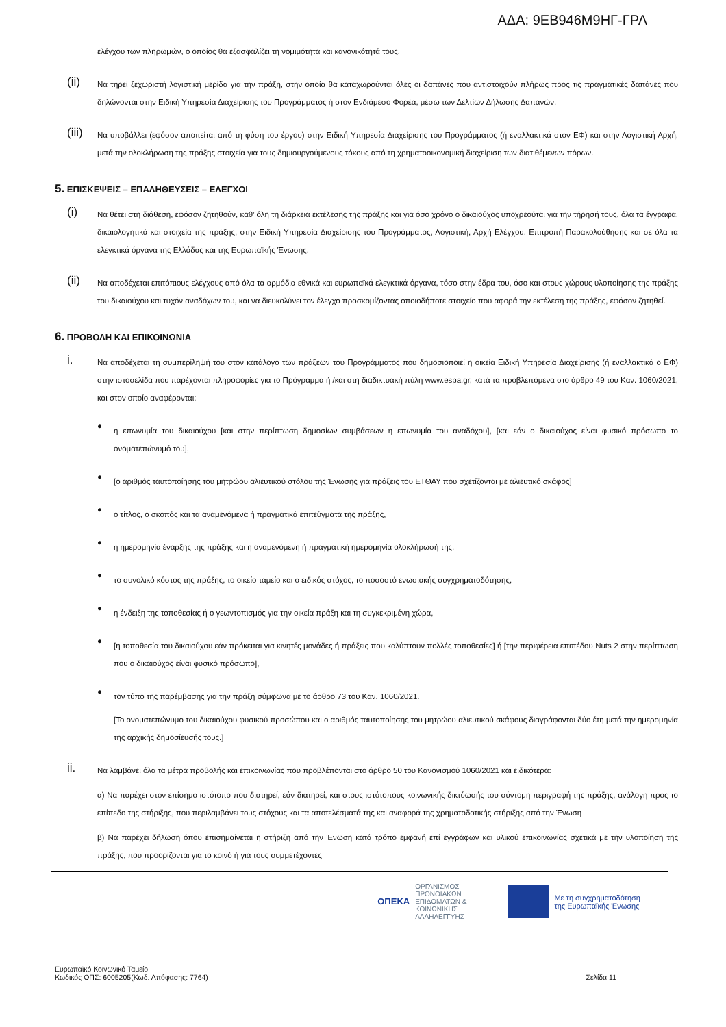ΑΔΑ: 9ΕΒ946Μ9ΗΓ-ΓΡΛ
ελέγχου των πληρωμών, ο οποίος θα εξασφαλίζει τη νομιμότητα και κανονικότητά τους.
(ii)
Να τηρεί ξεχωριστή λογιστική μερίδα για την πράξη, στην οποία θα καταχωρούνται όλες οι δαπάνες που αντιστοιχούν πλήρως προς τις πραγματικές δαπάνες που δηλώνονται στην Ειδική Υπηρεσία Διαχείρισης του Προγράμματος ή στον Ενδιάμεσο Φορέα, μέσω των Δελτίων Δήλωσης Δαπανών.
(iii)
Να υποβάλλει (εφόσον απαιτείται από τη φύση του έργου) στην Ειδική Υπηρεσία Διαχείρισης του Προγράμματος (ή εναλλακτικά στον ΕΦ) και στην Λογιστική Αρχή, μετά την ολοκλήρωση της πράξης στοιχεία για τους δημιουργούμενους τόκους από τη χρηματοοικονομική διαχείριση των διατιθέμενων πόρων.
5. ΕΠΙΣΚΕΨΕΙΣ – ΕΠΑΛΗΘΕΥΣΕΙΣ – ΕΛΕΓΧΟΙ
(i)
Να θέτει στη διάθεση, εφόσον ζητηθούν, καθ’ όλη τη διάρκεια εκτέλεσης της πράξης και για όσο χρόνο ο δικαιούχος υποχρεούται για την τήρησή τους, όλα τα έγγραφα, δικαιολογητικά και στοιχεία της πράξης, στην Ειδική Υπηρεσία Διαχείρισης του Προγράμματος, Λογιστική, Αρχή Ελέγχου, Επιτροπή Παρακολούθησης και σε όλα τα ελεγκτικά όργανα της Ελλάδας και της Ευρωπαϊκής Ένωσης.
(ii)
Να αποδέχεται επιτόπιους ελέγχους από όλα τα αρμόδια εθνικά και ευρωπαϊκά ελεγκτικά όργανα, τόσο στην έδρα του, όσο και στους χώρους υλοποίησης της πράξης του δικαιούχου και τυχόν αναδόχων του, και να διευκολύνει τον έλεγχο προσκομίζοντας οποιοδήποτε στοιχείο που αφορά την εκτέλεση της πράξης, εφόσον ζητηθεί.
6. ΠΡΟΒΟΛΗ ΚΑΙ ΕΠΙΚΟΙΝΩΝΙΑ
i.
Να αποδέχεται τη συμπερίληψή του στον κατάλογο των πράξεων του Προγράμματος που δημοσιοποιεί η οικεία Ειδική Υπηρεσία Διαχείρισης (ή εναλλακτικά ο ΕΦ) στην ιστοσελίδα που παρέχονται πληροφορίες για το Πρόγραμμα ή /και στη διαδικτυακή πύλη www.espa.gr, κατά τα προβλεπόμενα στο άρθρο 49 του Καν. 1060/2021, και στον οποίο αναφέρονται:
●
η επωνυμία του δικαιούχου [και στην περίπτωση δημοσίων συμβάσεων η επωνυμία του αναδόχου], [και εάν ο δικαιούχος είναι φυσικό πρόσωπο το ονοματεπώνυμό του],
●
[ο αριθμός ταυτοποίησης του μητρώου αλιευτικού στόλου της Ένωσης για πράξεις του ΕΤΘΑΥ που σχετίζονται με αλιευτικό σκάφος]
●
ο τίτλος, ο σκοπός και τα αναμενόμενα ή πραγματικά επιτεύγματα της πράξης,
●
η ημερομηνία έναρξης της πράξης και η αναμενόμενη ή πραγματική ημερομηνία ολοκλήρωσή της,
●
το συνολικό κόστος της πράξης, το οικείο ταμείο και ο ειδικός στόχος, το ποσοστό ενωσιακής συγχρηματοδότησης,
●
η ένδειξη της τοποθεσίας ή ο γεωντοπισμός για την οικεία πράξη και τη συγκεκριμένη χώρα,
●
[η τοποθεσία του δικαιούχου εάν πρόκειται για κινητές μονάδες ή πράξεις που καλύπτουν πολλές τοποθεσίες] ή [την περιφέρεια επιπέδου Nuts 2 στην περίπτωση που ο δικαιούχος είναι φυσικό πρόσωπο],
●
τον τύπο της παρέμβασης για την πράξη σύμφωνα με το άρθρο 73 του Καν. 1060/2021.
[Το ονοματεπώνυμο του δικαιούχου φυσικού προσώπου και ο αριθμός ταυτοποίησης του μητρώου αλιευτικού σκάφους διαγράφονται δύο έτη μετά την ημερομηνία της αρχικής δημοσίευσής τους.]
ii.
Να λαμβάνει όλα τα μέτρα προβολής και επικοινωνίας που προβλέπονται στο άρθρο 50 του Κανονισμού 1060/2021 και ειδικότερα:
α) Να παρέχει στον επίσημο ιστότοπο που διατηρεί, εάν διατηρεί, και στους ιστότοπους κοινωνικής δικτύωσής του σύντομη περιγραφή της πράξης, ανάλογη προς το επίπεδο της στήριξης, που περιλαμβάνει τους στόχους και τα αποτελέσματά της και αναφορά της χρηματοδοτικής στήριξης από την Ένωση
β) Να παρέχει δήλωση όπου επισημαίνεται η στήριξη από την Ένωση κατά τρόπο εμφανή επί εγγράφων και υλικού επικοινωνίας σχετικά με την υλοποίηση της πράξης, που προορίζονται για το κοινό ή για τους συμμετέχοντες
ΟΠΕΚΑ ΟΡΓΑΝΙΣΜΟΣ
ΠΡΟΝΟΙΑΚΩΝ
ΕΠΙΔΟΜΑΤΩΝ &
ΚΟΙΝΩΝΙΚΗΣ
ΑΛΛΗΛΕΓΓΥΗΣ
Με τη συγχρηματοδότηση
της Ευρωπαϊκής Ένωσης
Ευρωπαϊκό Κοινωνικό Ταμείο
Κωδικός ΟΠΣ: 6005205(Κωδ. Απόφασης: 7764)
Σελίδα 11